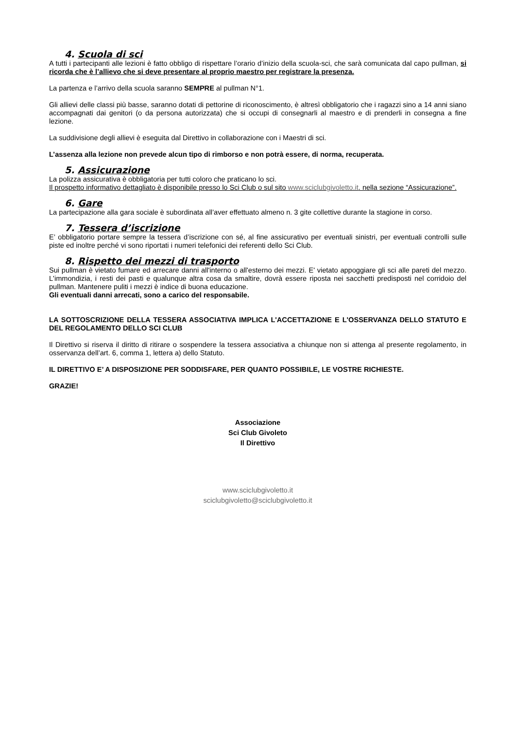4. Scuola di sci
A tutti i partecipanti alle lezioni è fatto obbligo di rispettare l’orario d’inizio della scuola-sci, che sarà comunicata dal capo pullman, si ricorda che è l’allievo che si deve presentare al proprio maestro per registrare la presenza.
La partenza e l’arrivo della scuola saranno SEMPRE al pullman N°1.
Gli allievi delle classi più basse, saranno dotati di pettorine di riconoscimento, è altresì obbligatorio che i ragazzi sino a 14 anni siano accompagnati dai genitori (o da persona autorizzata) che si occupi di consegnarli al maestro e di prenderli in consegna a fine lezione.
La suddivisione degli allievi è eseguita dal Direttivo in collaborazione con i Maestri di sci.
L’assenza alla lezione non prevede alcun tipo di rimborso e non potrà essere, di norma, recuperata.
5. Assicurazione
La polizza assicurativa è obbligatoria per tutti coloro che praticano lo sci.
Il prospetto informativo dettagliato è disponibile presso lo Sci Club o sul sito www.sciclubgivoletto.it. nella sezione “Assicurazione”.
6. Gare
La partecipazione alla gara sociale è subordinata all’aver effettuato almeno n. 3 gite collettive durante la stagione in corso.
7. Tessera d’iscrizione
E’ obbligatorio portare sempre la tessera d’iscrizione con sé, al fine assicurativo per eventuali sinistri, per eventuali controlli sulle piste ed inoltre perché vi sono riportati i numeri telefonici dei referenti dello Sci Club.
8. Rispetto dei mezzi di trasporto
Sui pullman è vietato fumare ed arrecare danni all'interno o all'esterno dei mezzi. E' vietato appoggiare gli sci alle pareti del mezzo. L'immondizia, i resti dei pasti e qualunque altra cosa da smaltire, dovrà essere riposta nei sacchetti predisposti nel corridoio del pullman. Mantenere puliti i mezzi è indice di buona educazione.
Gli eventuali danni arrecati, sono a carico del responsabile.
LA SOTTOSCRIZIONE DELLA TESSERA ASSOCIATIVA IMPLICA L'ACCETTAZIONE E L'OSSERVANZA DELLO STATUTO E DEL REGOLAMENTO DELLO SCI CLUB
Il Direttivo si riserva il diritto di ritirare o sospendere la tessera associativa a chiunque non si attenga al presente regolamento, in osservanza dell’art. 6, comma 1, lettera a) dello Statuto.
IL DIRETTIVO E’ A DISPOSIZIONE PER SODDISFARE, PER QUANTO POSSIBILE, LE VOSTRE RICHIESTE.
GRAZIE!
Associazione
Sci Club Givoleto
Il Direttivo
www.sciclubgivoletto.it
sciclubgivoletto@sciclubgivoletto.it